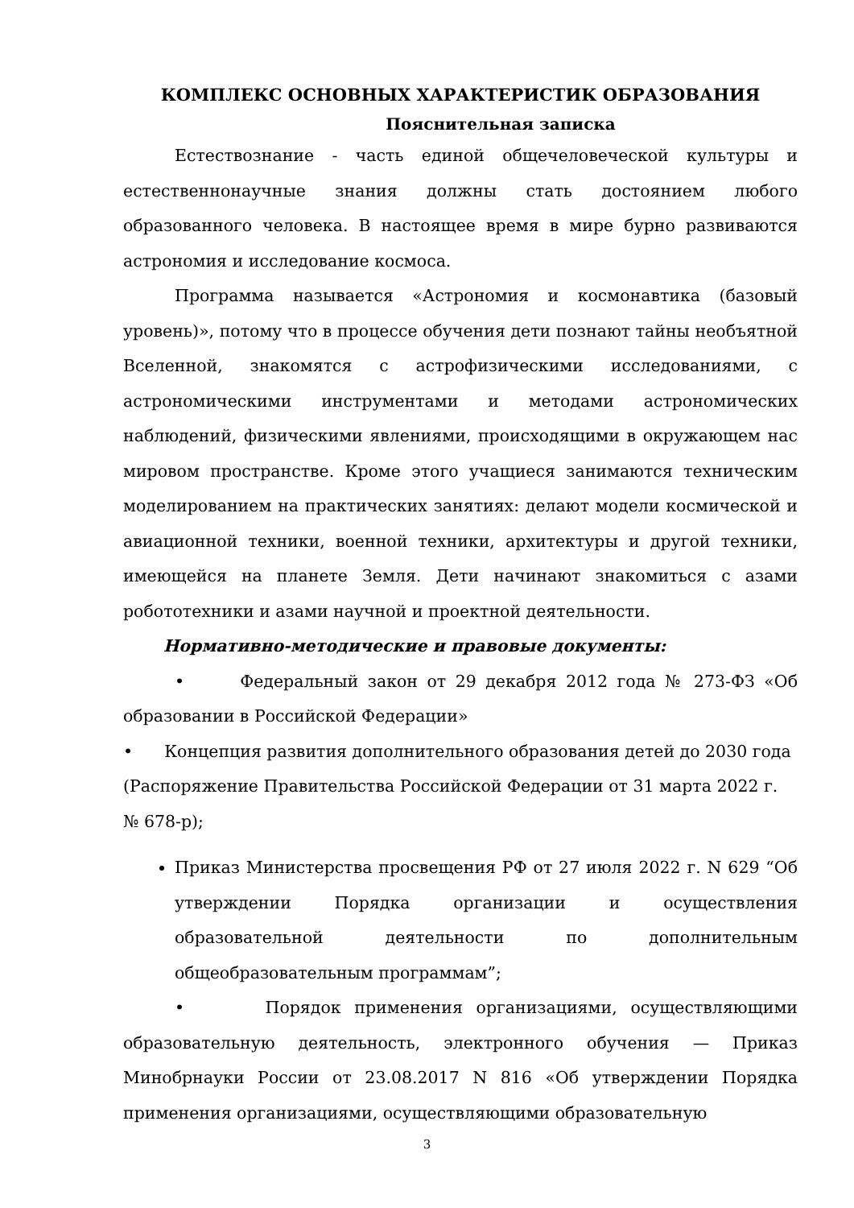КОМПЛЕКС ОСНОВНЫХ ХАРАКТЕРИСТИК ОБРАЗОВАНИЯ
Пояснительная записка
Естествознание - часть единой общечеловеческой культуры и естественнонаучные знания должны стать достоянием любого образованного человека. В настоящее время в мире бурно развиваются астрономия и исследование космоса.
Программа называется «Астрономия и космонавтика (базовый уровень)», потому что в процессе обучения дети познают тайны необъятной Вселенной, знакомятся с астрофизическими исследованиями, с астрономическими инструментами и методами астрономических наблюдений, физическими явлениями, происходящими в окружающем нас мировом пространстве. Кроме этого учащиеся занимаются техническим моделированием на практических занятиях: делают модели космической и авиационной техники, военной техники, архитектуры и другой техники, имеющейся на планете Земля. Дети начинают знакомиться с азами робототехники и азами научной и проектной деятельности.
Нормативно-методические и правовые документы:
• Федеральный закон от 29 декабря 2012 года № 273-ФЗ «Об образовании в Российской Федерации»
• Концепция развития дополнительного образования детей до 2030 года (Распоряжение Правительства Российской Федерации от 31 марта 2022 г. № 678-р);
Приказ Министерства просвещения РФ от 27 июля 2022 г. N 629 “Об утверждении Порядка организации и осуществления образовательной деятельности по дополнительным общеобразовательным программам”;
• Порядок применения организациями, осуществляющими образовательную деятельность, электронного обучения — Приказ Минобрнауки России от 23.08.2017 N 816 «Об утверждении Порядка применения организациями, осуществляющими образовательную
3